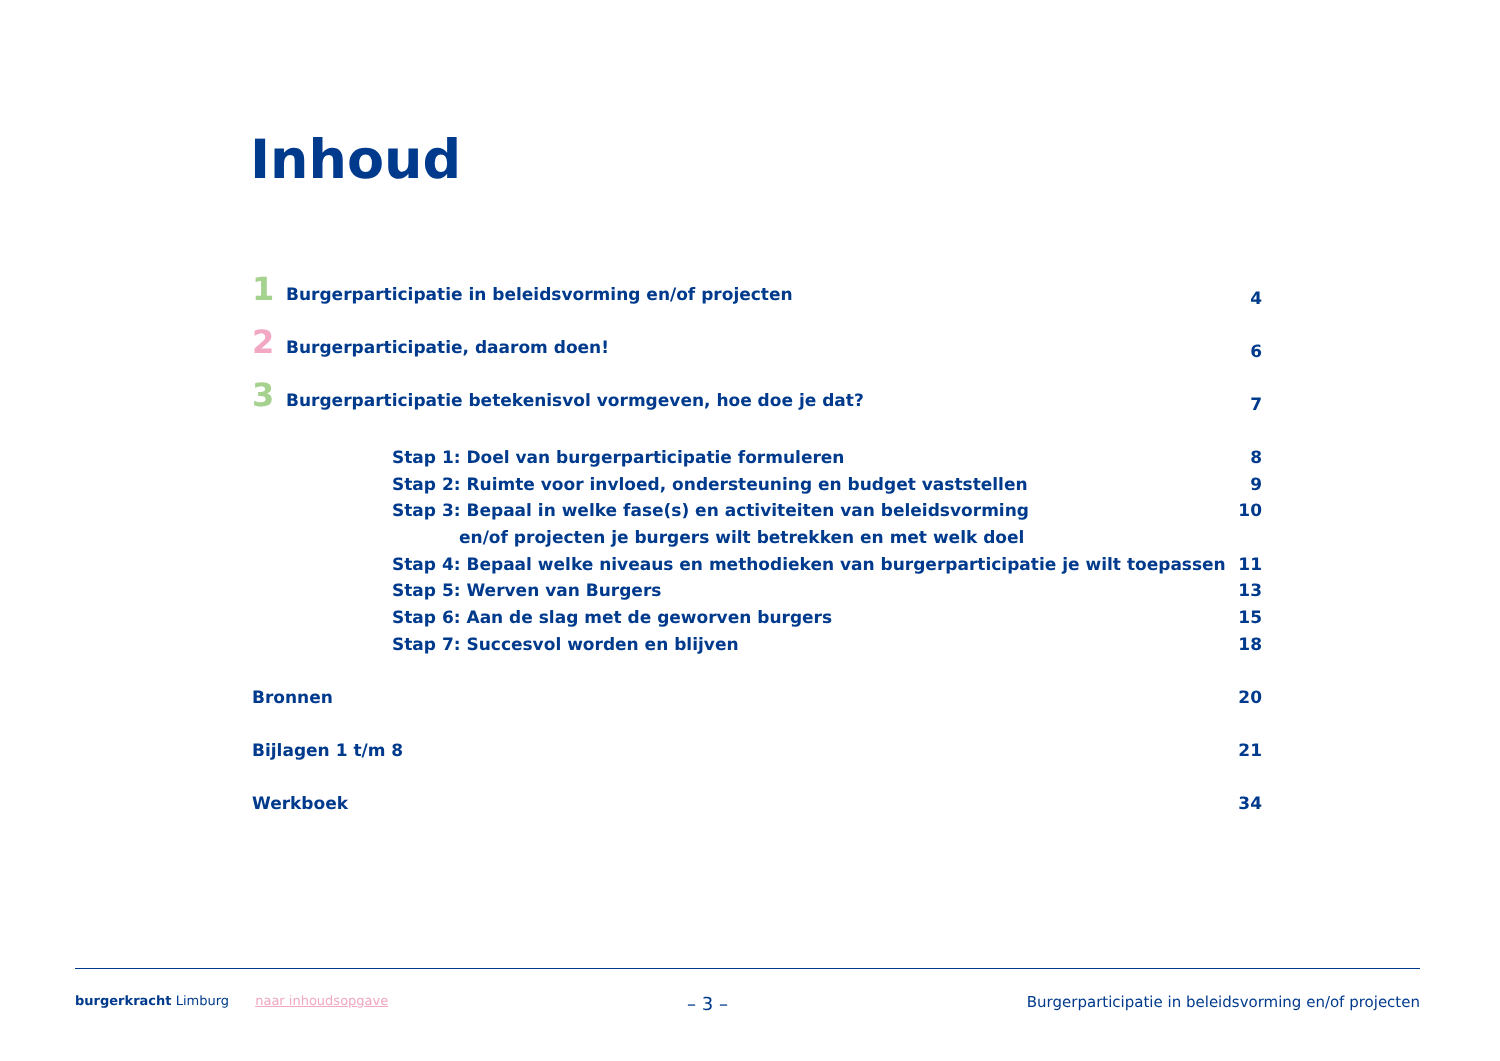Inhoud
1 Burgerparticipatie in beleidsvorming en/of projecten 4
2 Burgerparticipatie, daarom doen! 6
3 Burgerparticipatie betekenisvol vormgeven, hoe doe je dat? 7
Stap 1: Doel van burgerparticipatie formuleren 8
Stap 2: Ruimte voor invloed, ondersteuning en budget vaststellen 9
Stap 3: Bepaal in welke fase(s) en activiteiten van beleidsvorming 10
en/of projecten je burgers wilt betrekken en met welk doel
Stap 4: Bepaal welke niveaus en methodieken van burgerparticipatie je wilt toepassen 11
Stap 5: Werven van Burgers 13
Stap 6: Aan de slag met de geworven burgers 15
Stap 7: Succesvol worden en blijven 18
Bronnen 20
Bijlagen 1 t/m 8 21
Werkboek 34
burgerkracht Limburg naar inhoudsopgave – 3 – Burgerparticipatie in beleidsvorming en/of projecten